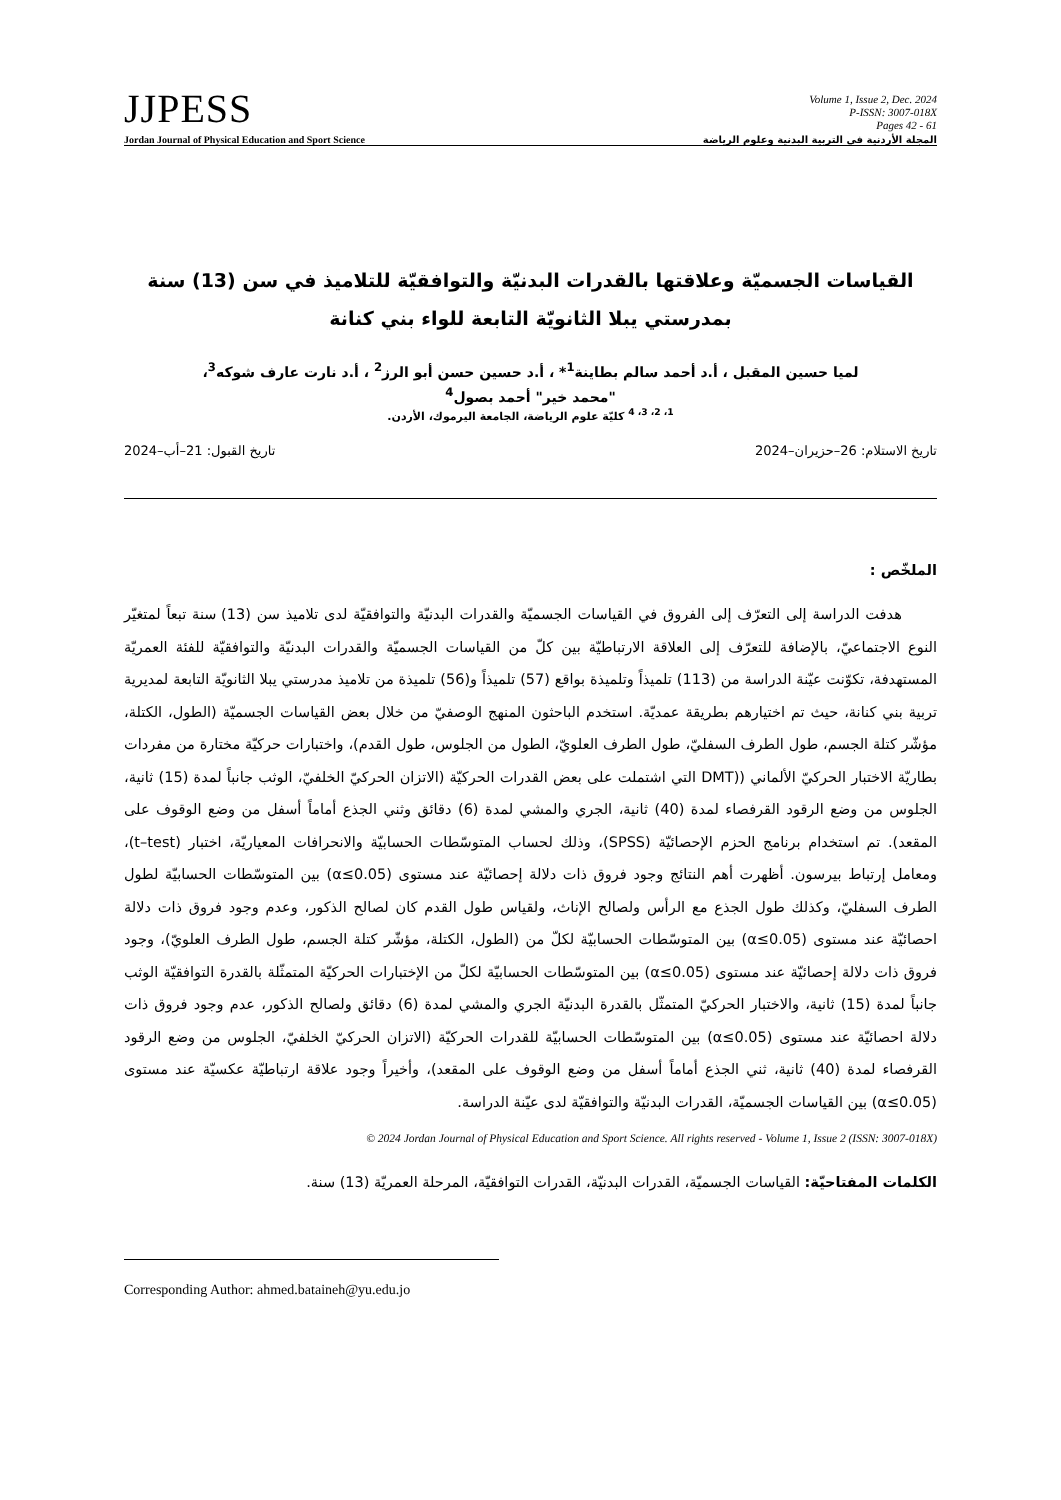JJPESS
Volume 1, Issue 2, Dec. 2024
P-ISSN: 3007-018X
Pages 42 - 61
Jordan Journal of Physical Education and Sport Science المجلة الأردنية في التربية البدنية وعلوم الرياضة
القياسات الجسميّة وعلاقتها بالقدرات البدنيّة والتوافقيّة للتلاميذ في سن (13) سنة بمدرستي يبلا الثانويّة التابعة للواء بني كنانة
لميا حسين المقبل ، أ.د أحمد سالم بطاينة<sup>1</sup>* ، أ.د حسين حسن أبو الرز<sup>2</sup> ، أ.د نارت عارف شوكه<sup>3</sup>،
"محمد خير" أحمد بصول<sup>4</sup>
<sup>1، 2، 3، 4</sup> كليّة علوم الرياضة، الجامعة اليرموك، الأردن.
تاريخ الاستلام: 26–حزيران–2024 تاريخ القبول: 21–أب–2024
الملخّص :
هدفت الدراسة إلى التعرّف إلى الفروق في القياسات الجسميّة والقدرات البدنيّة والتوافقيّة لدى تلاميذ سن (13) سنة تبعاً لمتغيّر النوع الاجتماعيّ، بالإضافة للتعرّف إلى العلاقة الارتباطيّة بين كلّ من القياسات الجسميّة والقدرات البدنيّة والتوافقيّة للفئة العمريّة المستهدفة، تكوّنت عيّنة الدراسة من (113) تلميذاً وتلميذة بواقع (57) تلميذاً و(56) تلميذة من تلاميذ مدرستي يبلا الثانويّة التابعة لمديرية تربية بني كنانة، حيث تم اختيارهم بطريقة عمديّة. استخدم الباحثون المنهج الوصفيّ من خلال بعض القياسات الجسميّة (الطول، الكتلة، مؤشّر كتلة الجسم، طول الطرف السفليّ، طول الطرف العلويّ، الطول من الجلوس، طول القدم)، واختبارات حركيّة مختارة من مفردات بطاريّة الاختبار الحركيّ الألماني ((DMT التي اشتملت على بعض القدرات الحركيّة (الاتزان الحركيّ الخلفيّ، الوثب جانباً لمدة (15) ثانية، الجلوس من وضع الرقود القرفصاء لمدة (40) ثانية، الجري والمشي لمدة (6) دقائق وثني الجذع أماماً أسفل من وضع الوقوف على المقعد). تم استخدام برنامج الحزم الإحصائيّة (SPSS)، وذلك لحساب المتوسّطات الحسابيّة والانحرافات المعياريّة، اختبار (t–test)، ومعامل إرتباط بيرسون. أظهرت أهم النتائج وجود فروق ذات دلالة إحصائيّة عند مستوى (α≤0.05) بين المتوسّطات الحسابيّة لطول الطرف السفليّ، وكذلك طول الجذع مع الرأس ولصالح الإناث، ولقياس طول القدم كان لصالح الذكور، وعدم وجود فروق ذات دلالة احصائيّة عند مستوى (α≤0.05) بين المتوسّطات الحسابيّة لكلّ من (الطول، الكتلة، مؤشّر كتلة الجسم، طول الطرف العلويّ)، وجود فروق ذات دلالة إحصائيّة عند مستوى (α≤0.05) بين المتوسّطات الحسابيّة لكلّ من الإختبارات الحركيّة المتمثّلة بالقدرة التوافقيّة الوثب جانباً لمدة (15) ثانية، والاختبار الحركيّ المتمثّل بالقدرة البدنيّة الجري والمشي لمدة (6) دقائق ولصالح الذكور، عدم وجود فروق ذات دلالة احصائيّة عند مستوى (α≤0.05) بين المتوسّطات الحسابيّة للقدرات الحركيّة (الاتزان الحركيّ الخلفيّ، الجلوس من وضع الرقود القرفصاء لمدة (40) ثانية، ثني الجذع أماماً أسفل من وضع الوقوف على المقعد)، وأخيراً وجود علاقة ارتباطيّة عكسيّة عند مستوى (α≤0.05) بين القياسات الجسميّة، القدرات البدنيّة والتوافقيّة لدى عيّنة الدراسة.
© 2024 Jordan Journal of Physical Education and Sport Science. All rights reserved - Volume 1, Issue 2 (ISSN: 3007-018X)
الكلمات المفتاحيّة: القياسات الجسميّة، القدرات البدنيّة، القدرات التوافقيّة، المرحلة العمريّة (13) سنة.
Corresponding Author: ahmed.bataineh@yu.edu.jo